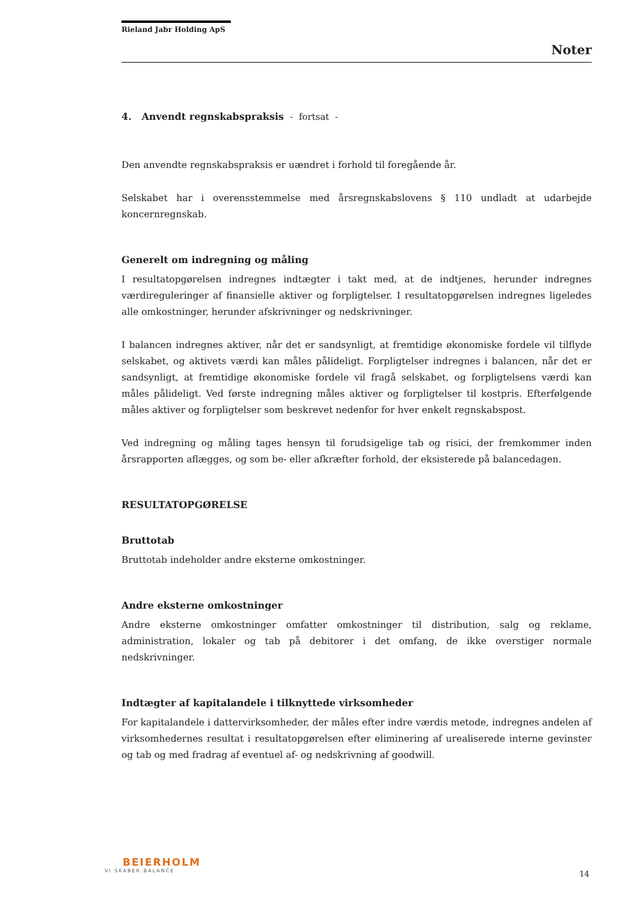Rieland Jabr Holding ApS
Noter
4. Anvendt regnskabspraksis - fortsat -
Den anvendte regnskabspraksis er uændret i forhold til foregående år.
Selskabet har i overensstemmelse med årsregnskabslovens § 110 undladt at udarbejde koncernregnskab.
Generelt om indregning og måling
I resultatopgørelsen indregnes indtægter i takt med, at de indtjenes, herunder indregnes værdireguleringer af finansielle aktiver og forpligtelser. I resultatopgørelsen indregnes ligeledes alle omkostninger, herunder afskrivninger og nedskrivninger.
I balancen indregnes aktiver, når det er sandsynligt, at fremtidige økonomiske fordele vil tilflyde selskabet, og aktivets værdi kan måles pålideligt. Forpligtelser indregnes i balancen, når det er sandsynligt, at fremtidige økonomiske fordele vil fragå selskabet, og forpligtelsens værdi kan måles pålideligt. Ved første indregning måles aktiver og forpligtelser til kostpris. Efterfølgende måles aktiver og forpligtelser som beskrevet nedenfor for hver enkelt regnskabspost.
Ved indregning og måling tages hensyn til forudsigelige tab og risici, der fremkommer inden årsrapporten aflægges, og som be- eller afkræfter forhold, der eksisterede på balancedagen.
RESULTATOPGØRELSE
Bruttotab
Bruttotab indeholder andre eksterne omkostninger.
Andre eksterne omkostninger
Andre eksterne omkostninger omfatter omkostninger til distribution, salg og reklame, administration, lokaler og tab på debitorer i det omfang, de ikke overstiger normale nedskrivninger.
Indtægter af kapitalandele i tilknyttede virksomheder
For kapitalandele i dattervirksomheder, der måles efter indre værdis metode, indregnes andelen af virksomhedernes resultat i resultatopgørelsen efter eliminering af urealiserede interne gevinster og tab og med fradrag af eventuel af- og nedskrivning af goodwill.
BEIERHOLM
VI SKABER BALANCE
14